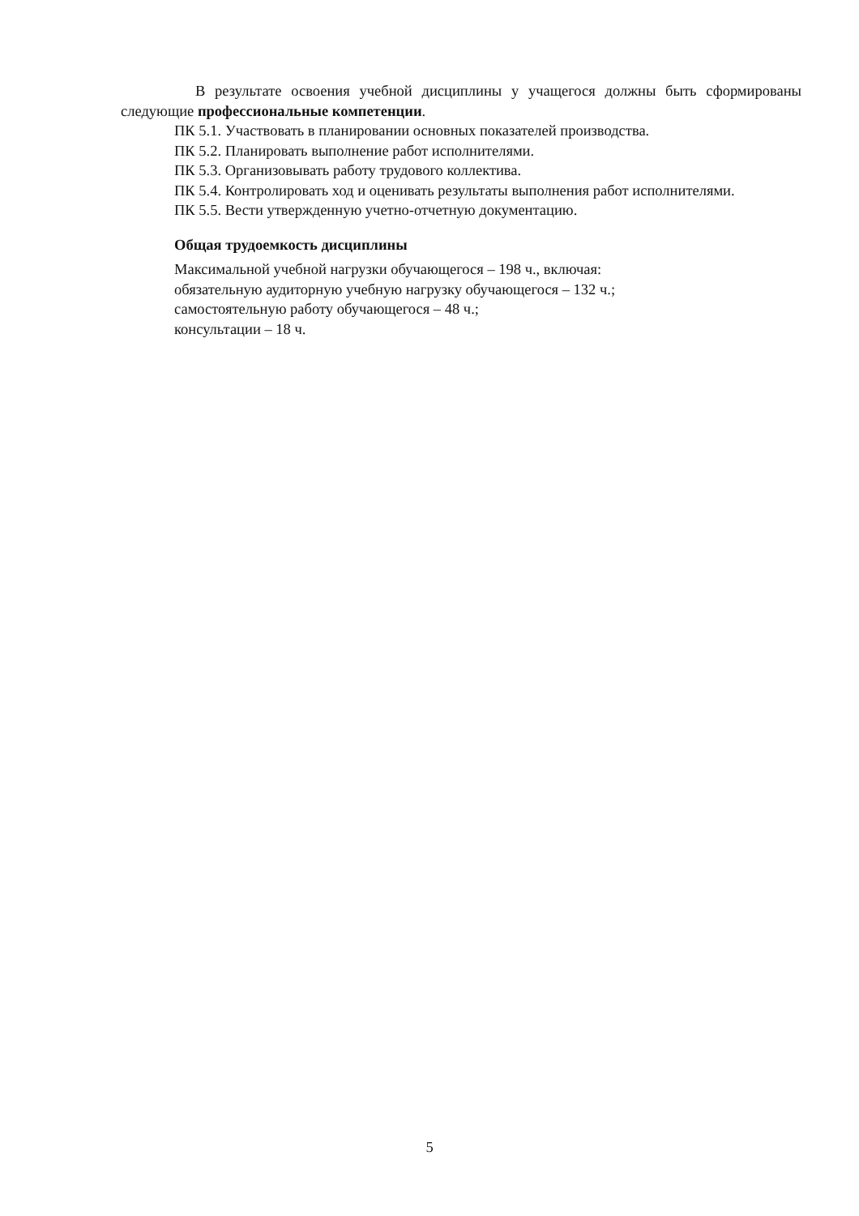В результате освоения учебной дисциплины у учащегося должны быть сформированы следующие профессиональные компетенции.
ПК 5.1. Участвовать в планировании основных показателей производства.
ПК 5.2. Планировать выполнение работ исполнителями.
ПК 5.3. Организовывать работу трудового коллектива.
ПК 5.4. Контролировать ход и оценивать результаты выполнения работ исполнителями.
ПК 5.5. Вести утвержденную учетно-отчетную документацию.
Общая трудоемкость дисциплины
Максимальной учебной нагрузки обучающегося – 198 ч., включая:
обязательную аудиторную учебную нагрузку обучающегося – 132 ч.;
самостоятельную работу обучающегося – 48 ч.;
консультации – 18 ч.
5